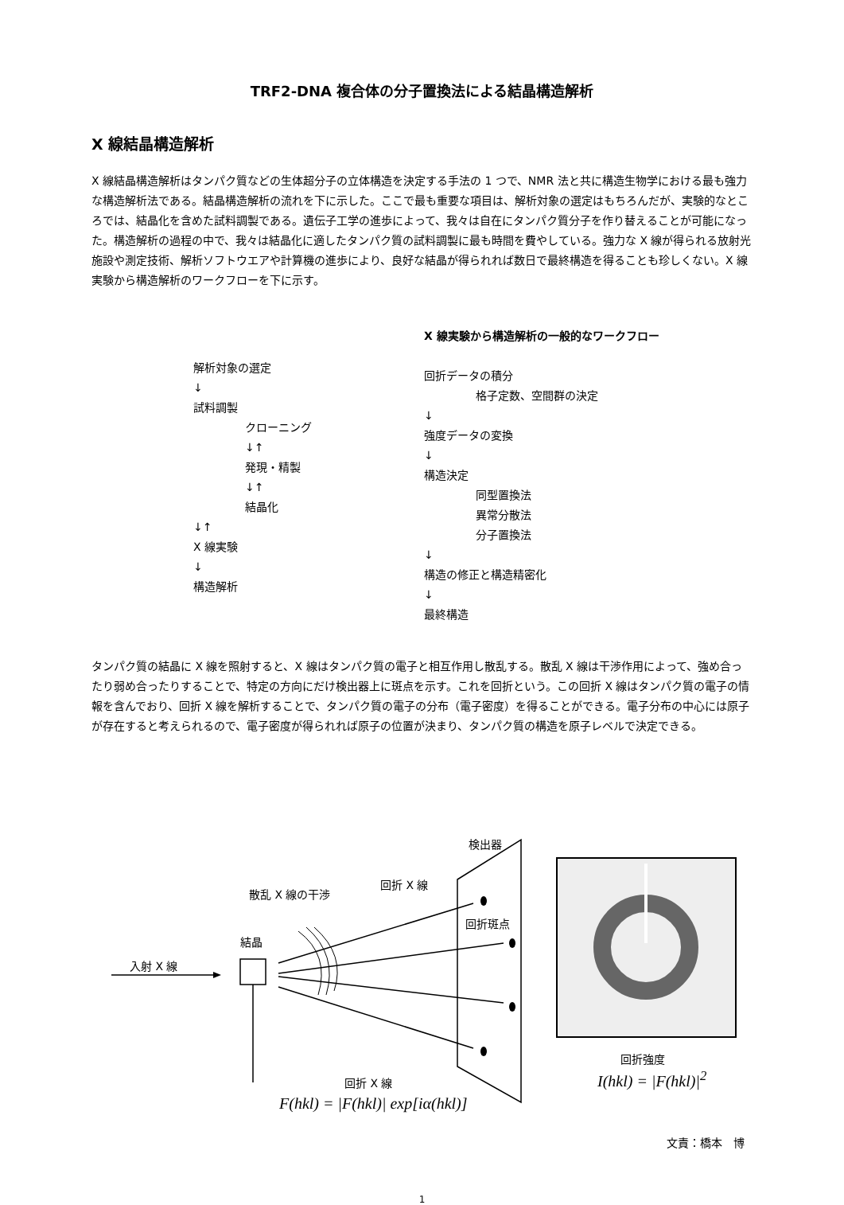TRF2-DNA 複合体の分子置換法による結晶構造解析
X 線結晶構造解析
X 線結晶構造解析はタンパク質などの生体超分子の立体構造を決定する手法の 1 つで、NMR 法と共に構造生物学における最も強力な構造解析法である。結晶構造解析の流れを下に示した。ここで最も重要な項目は、解析対象の選定はもちろんだが、実験的なところでは、結晶化を含めた試料調製である。遺伝子工学の進歩によって、我々は自在にタンパク質分子を作り替えることが可能になった。構造解析の過程の中で、我々は結晶化に適したタンパク質の試料調製に最も時間を費やしている。強力な X 線が得られる放射光施設や測定技術、解析ソフトウエアや計算機の進歩により、良好な結晶が得られれば数日で最終構造を得ることも珍しくない。X 線実験から構造解析のワークフローを下に示す。
解析対象の選定
↓
試料調製
クローニング
↓↑
発現・精製
↓↑
結晶化
↓↑
X 線実験
↓
構造解析
X 線実験から構造解析の一般的なワークフロー
回折データの積分
格子定数、空間群の決定
↓
強度データの変換
↓
構造決定
同型置換法
異常分散法
分子置換法
↓
構造の修正と構造精密化
↓
最終構造
タンパク質の結晶に X 線を照射すると、X 線はタンパク質の電子と相互作用し散乱する。散乱 X 線は干渉作用によって、強め合ったり弱め合ったりすることで、特定の方向にだけ検出器上に斑点を示す。これを回折という。この回折 X 線はタンパク質の電子の情報を含んでおり、回折 X 線を解析することで、タンパク質の電子の分布（電子密度）を得ることができる。電子分布の中心には原子が存在すると考えられるので、電子密度が得られれば原子の位置が決まり、タンパク質の構造を原子レベルで決定できる。
検出器
散乱 X 線の干渉
回折 X 線
回折斑点
結晶
入射 X 線
回折 X 線
F(hkl) = |F(hkl)| exp[iα(hkl)]
回折強度
I(hkl) = |F(hkl)|<sup>2</sup>
文責：橋本　博
1